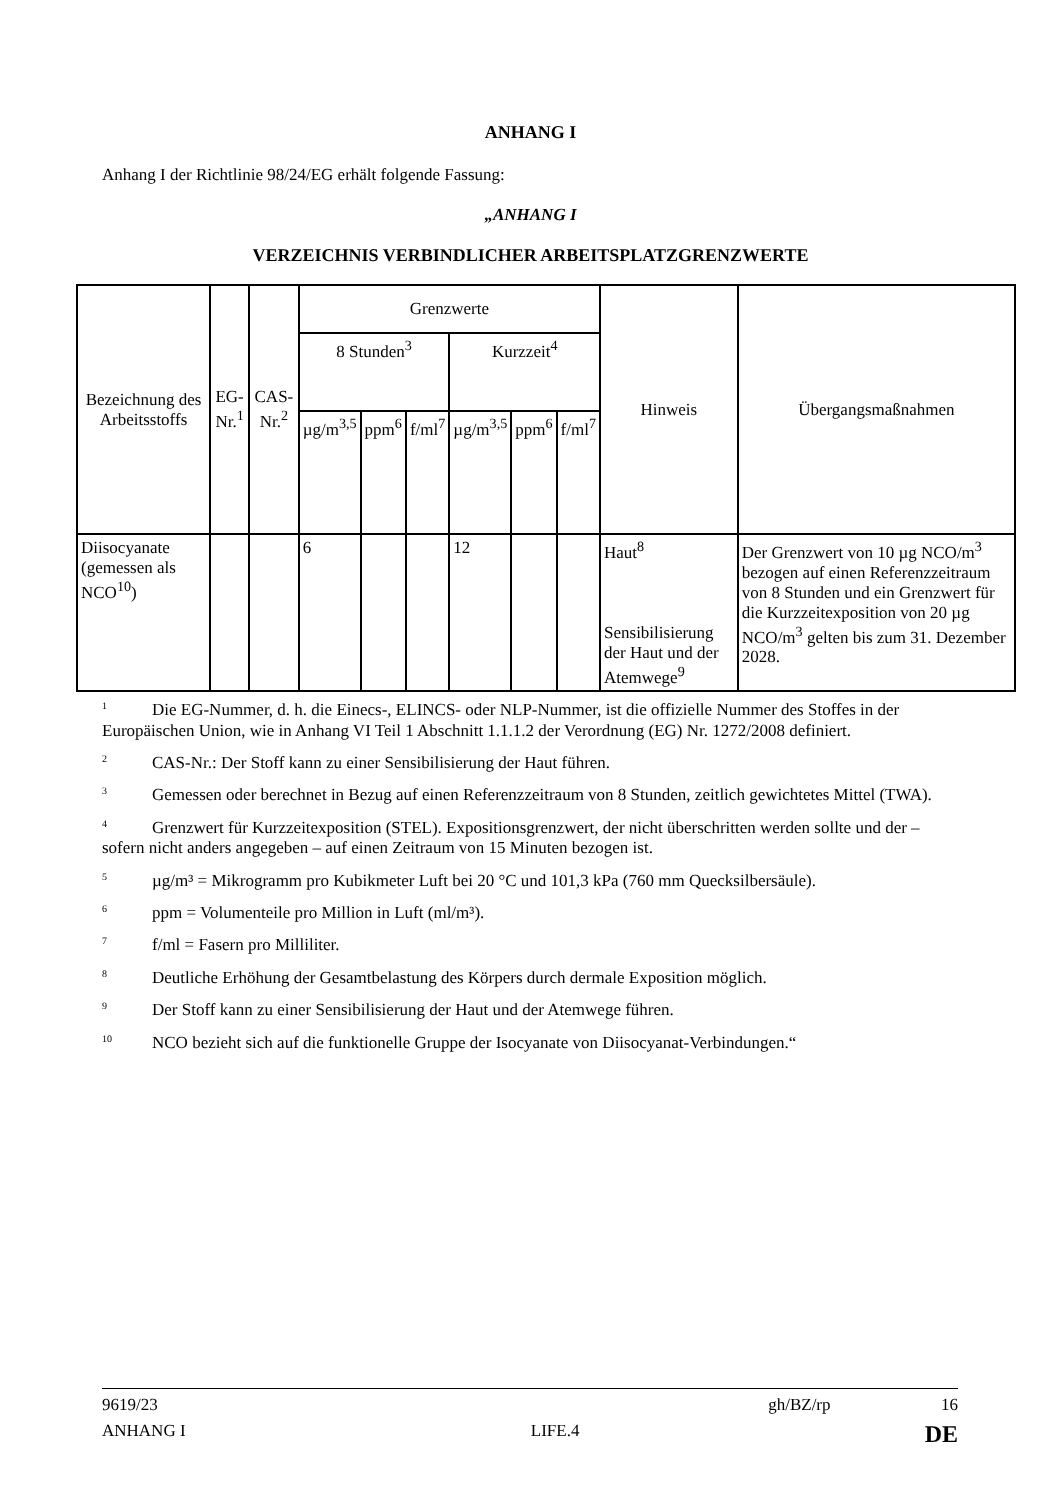ANHANG I
Anhang I der Richtlinie 98/24/EG erhält folgende Fassung:
„ANHANG I
VERZEICHNIS VERBINDLICHER ARBEITSPLATZGRENZWERTE
| Bezeichnung des Arbeitsstoffs | EG-Nr.<sup>1</sup> | CAS-Nr.<sup>2</sup> | Grenzwerte | | | | | | Hinweis | Übergangsmaßnahmen |
| --- | --- | --- | --- | --- | --- | --- | --- | --- | --- | --- |
| | | | 8 Stunden<sup>3</sup> | | | Kurzzeit<sup>4</sup> | | | | |
| | | | µg/m<sup>3,5</sup> | ppm<sup>6</sup> | f/ml<sup>7</sup> | µg/m<sup>3,5</sup> | ppm<sup>6</sup> | f/ml<sup>7</sup> | | |
| Diisocyanate (gemessen als NCO<sup>10</sup>) | | | 6 | | | 12 | | | Haut<sup>8</sup> Sensibilisierung der Haut und der Atemwege<sup>9</sup> | Der Grenzwert von 10 µg NCO/m<sup>3</sup> bezogen auf einen Referenzzeitraum von 8 Stunden und ein Grenzwert für die Kurzzeitexposition von 20 µg NCO/m<sup>3</sup> gelten bis zum 31. Dezember 2028. |
<sup>1</sup> Die EG-Nummer, d. h. die Einecs-, ELINCS- oder NLP-Nummer, ist die offizielle Nummer des Stoffes in der Europäischen Union, wie in Anhang VI Teil 1 Abschnitt 1.1.1.2 der Verordnung (EG) Nr. 1272/2008 definiert.
<sup>2</sup> CAS-Nr.: Der Stoff kann zu einer Sensibilisierung der Haut führen.
<sup>3</sup> Gemessen oder berechnet in Bezug auf einen Referenzzeitraum von 8 Stunden, zeitlich gewichtetes Mittel (TWA).
<sup>4</sup> Grenzwert für Kurzzeitexposition (STEL). Expositionsgrenzwert, der nicht überschritten werden sollte und der – sofern nicht anders angegeben – auf einen Zeitraum von 15 Minuten bezogen ist.
<sup>5</sup> µg/m³ = Mikrogramm pro Kubikmeter Luft bei 20 °C und 101,3 kPa (760 mm Quecksilbersäule).
<sup>6</sup> ppm = Volumenteile pro Million in Luft (ml/m³).
<sup>7</sup> f/ml = Fasern pro Milliliter.
<sup>8</sup> Deutliche Erhöhung der Gesamtbelastung des Körpers durch dermale Exposition möglich.
<sup>9</sup> Der Stoff kann zu einer Sensibilisierung der Haut und der Atemwege führen.
<sup>10</sup>NCO bezieht sich auf die funktionelle Gruppe der Isocyanate von Diisocyanat-Verbindungen.“
9619/23 gh/BZ/rp 16
ANHANG I LIFE.4 DE